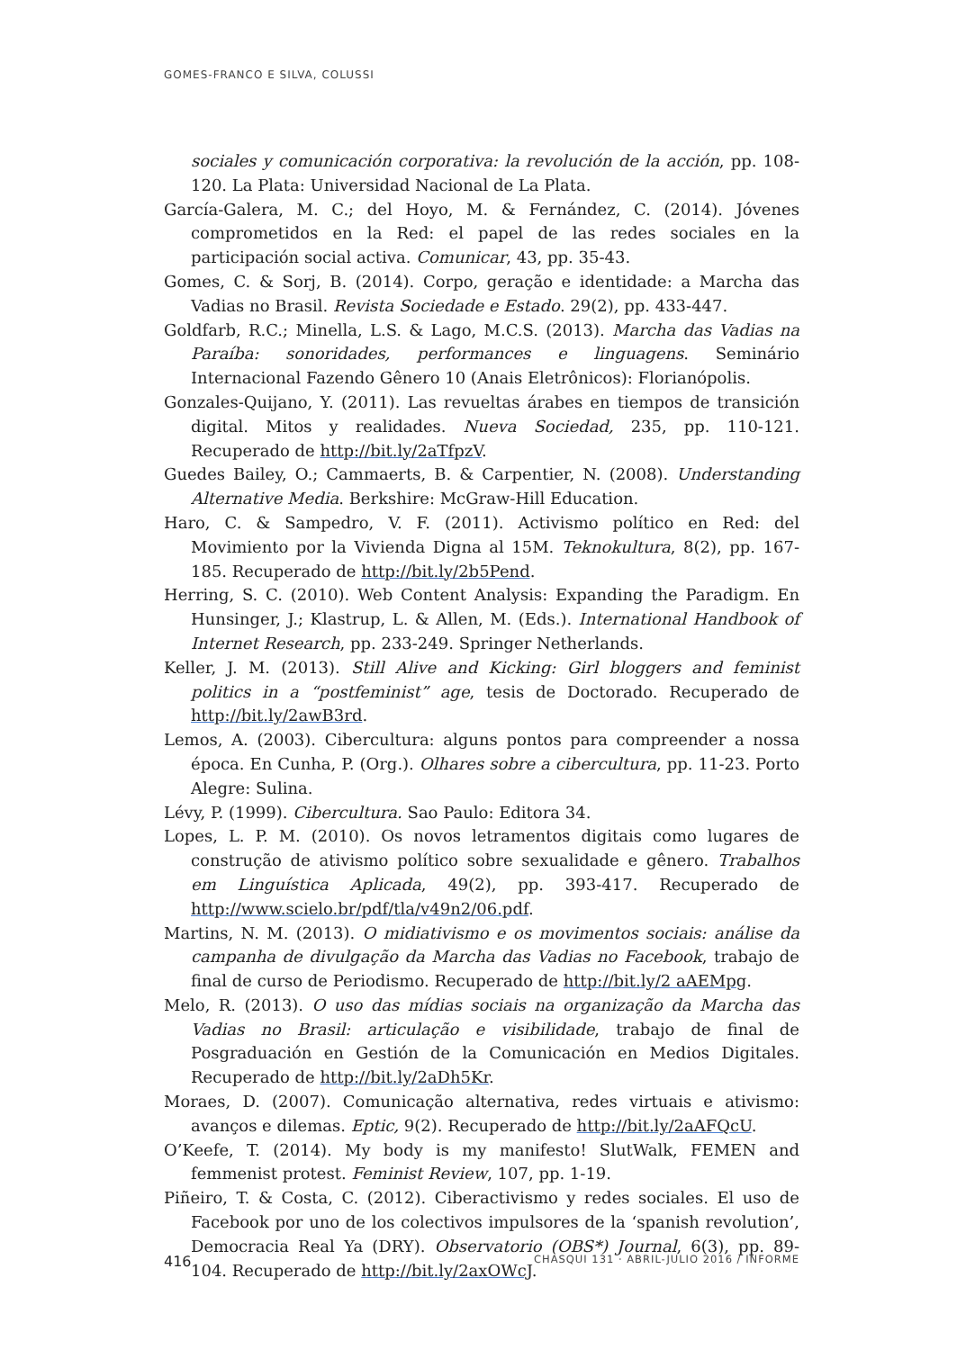GOMES-FRANCO E SILVA, COLUSSI
sociales y comunicación corporativa: la revolución de la acción, pp. 108-120. La Plata: Universidad Nacional de La Plata.
García-Galera, M. C.; del Hoyo, M. & Fernández, C. (2014). Jóvenes comprometidos en la Red: el papel de las redes sociales en la participación social activa. Comunicar, 43, pp. 35-43.
Gomes, C. & Sorj, B. (2014). Corpo, geração e identidade: a Marcha das Vadias no Brasil. Revista Sociedade e Estado. 29(2), pp. 433-447.
Goldfarb, R.C.; Minella, L.S. & Lago, M.C.S. (2013). Marcha das Vadias na Paraíba: sonoridades, performances e linguagens. Seminário Internacional Fazendo Gênero 10 (Anais Eletrônicos): Florianópolis.
Gonzales-Quijano, Y. (2011). Las revueltas árabes en tiempos de transición digital. Mitos y realidades. Nueva Sociedad, 235, pp. 110-121. Recuperado de http://bit.ly/2aTfpzV.
Guedes Bailey, O.; Cammaerts, B. & Carpentier, N. (2008). Understanding Alternative Media. Berkshire: McGraw-Hill Education.
Haro, C. & Sampedro, V. F. (2011). Activismo político en Red: del Movimiento por la Vivienda Digna al 15M. Teknokultura, 8(2), pp. 167-185. Recuperado de http://bit.ly/2b5Pend.
Herring, S. C. (2010). Web Content Analysis: Expanding the Paradigm. En Hunsinger, J.; Klastrup, L. & Allen, M. (Eds.). International Handbook of Internet Research, pp. 233-249. Springer Netherlands.
Keller, J. M. (2013). Still Alive and Kicking: Girl bloggers and feminist politics in a “postfeminist” age, tesis de Doctorado. Recuperado de http://bit.ly/2awB3rd.
Lemos, A. (2003). Cibercultura: alguns pontos para compreender a nossa época. En Cunha, P. (Org.). Olhares sobre a cibercultura, pp. 11-23. Porto Alegre: Sulina.
Lévy, P. (1999). Cibercultura. Sao Paulo: Editora 34.
Lopes, L. P. M. (2010). Os novos letramentos digitais como lugares de construção de ativismo político sobre sexualidade e gênero. Trabalhos em Linguística Aplicada, 49(2), pp. 393-417. Recuperado de http://www.scielo.br/pdf/tla/v49n2/06.pdf.
Martins, N. M. (2013). O midiativismo e os movimentos sociais: análise da campanha de divulgação da Marcha das Vadias no Facebook, trabajo de final de curso de Periodismo. Recuperado de http://bit.ly/2 aAEMpg.
Melo, R. (2013). O uso das mídias sociais na organização da Marcha das Vadias no Brasil: articulação e visibilidade, trabajo de final de Posgraduación en Gestión de la Comunicación en Medios Digitales. Recuperado de http://bit.ly/2aDh5Kr.
Moraes, D. (2007). Comunicação alternativa, redes virtuais e ativismo: avanços e dilemas. Eptic, 9(2). Recuperado de http://bit.ly/2aAFQcU.
O’Keefe, T. (2014). My body is my manifesto! SlutWalk, FEMEN and femmenist protest. Feminist Review, 107, pp. 1-19.
Piñeiro, T. & Costa, C. (2012). Ciberactivismo y redes sociales. El uso de Facebook por uno de los colectivos impulsores de la ‘spanish revolution’, Democracia Real Ya (DRY). Observatorio (OBS*) Journal, 6(3), pp. 89-104. Recuperado de http://bit.ly/2axOWcJ.
416 CHASQUI 131 · ABRIL-JULIO 2016 / INFORME